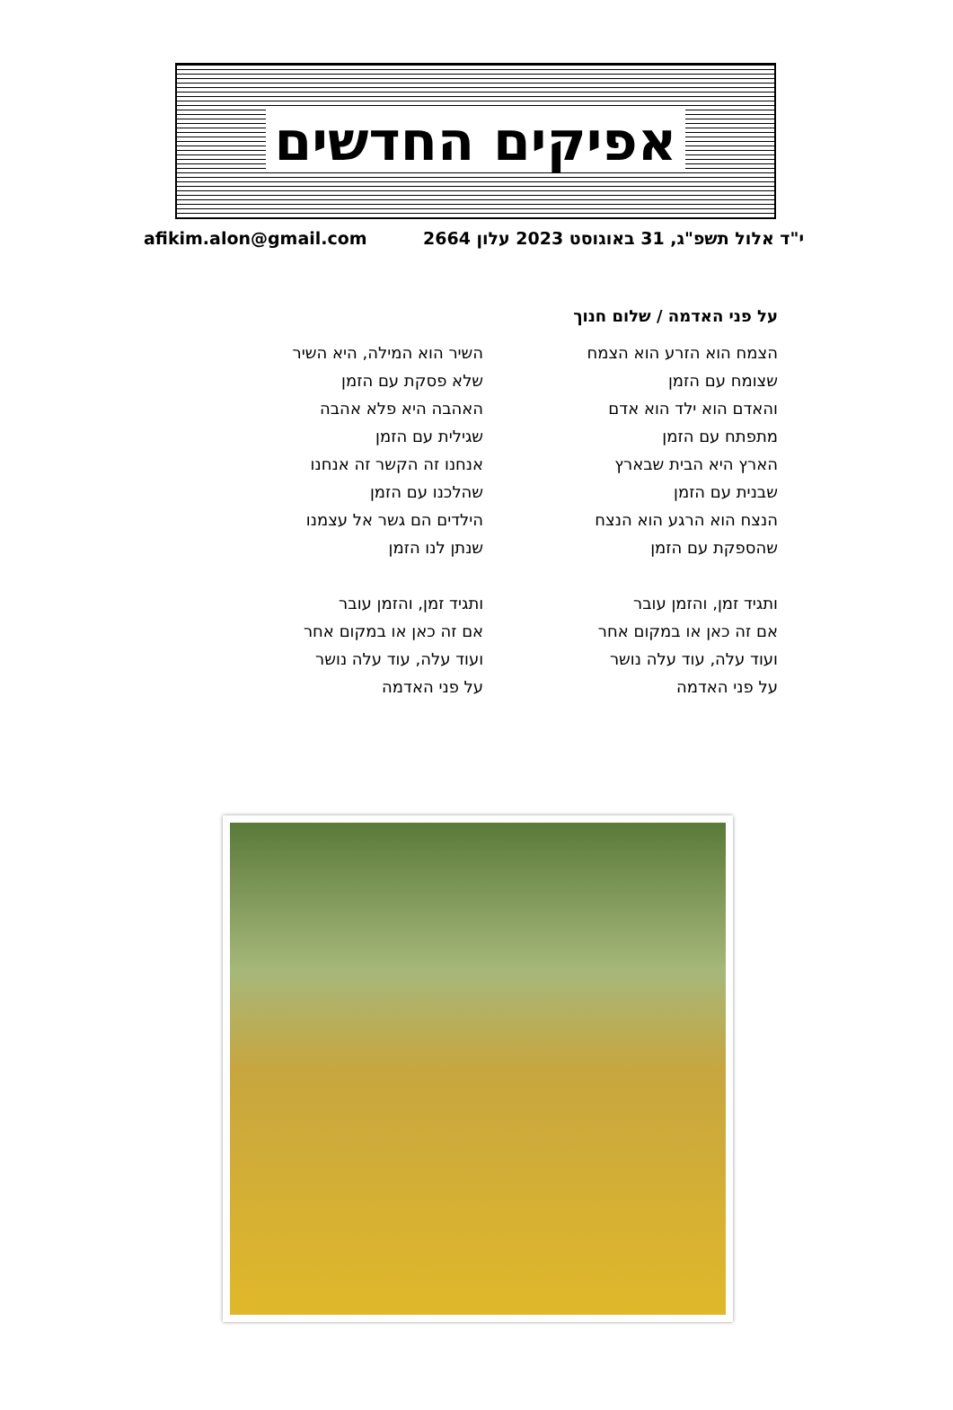אפיקים החדשים
י"ד אלול תשפ"ג, 31 באוגוסט 2023 עלון 2664 afikim.alon@gmail.com
על פני האדמה / שלום חנוך
הצמח הוא הזרע הוא הצמח
שצומח עם הזמן
והאדם הוא ילד הוא אדם
מתפתח עם הזמן
הארץ היא הבית שבארץ
שבנית עם הזמן
הנצח הוא הרגע הוא הנצח
שהספקת עם הזמן
ותגיד זמן, והזמן עובר
אם זה כאן או במקום אחר
ועוד עלה, עוד עלה נושר
על פני האדמה
השיר הוא המילה, היא השיר
שלא פסקת עם הזמן
האהבה היא פלא אהבה
שגילית עם הזמן
אנחנו זה הקשר זה אנחנו
שהלכנו עם הזמן
הילדים הם גשר אל עצמנו
שנתן לנו הזמן
ותגיד זמן, והזמן עובר
אם זה כאן או במקום אחר
ועוד עלה, עוד עלה נושר
על פני האדמה